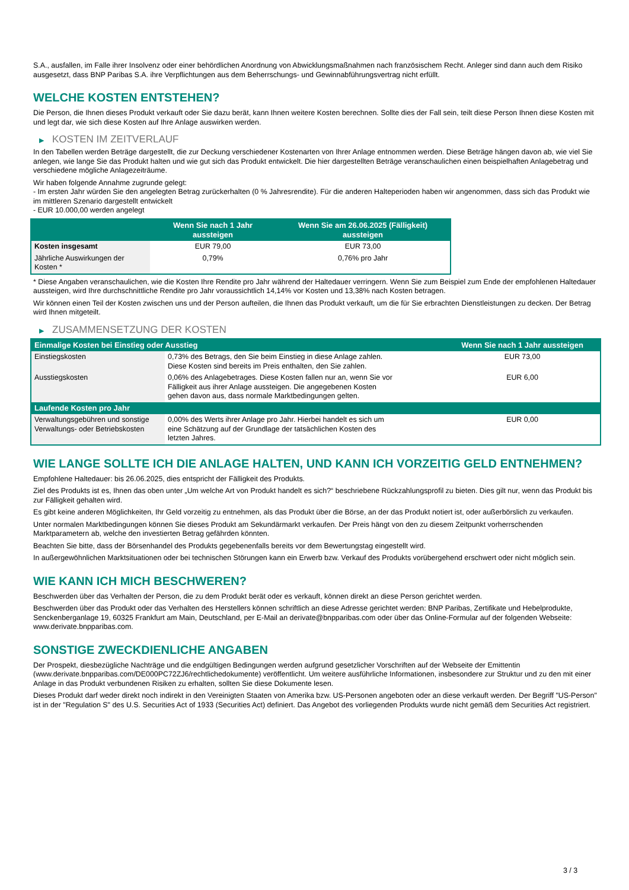S.A., ausfallen, im Falle ihrer Insolvenz oder einer behördlichen Anordnung von Abwicklungsmaßnahmen nach französischem Recht. Anleger sind dann auch dem Risiko ausgesetzt, dass BNP Paribas S.A. ihre Verpflichtungen aus dem Beherrschungs- und Gewinnabführungsvertrag nicht erfüllt.
WELCHE KOSTEN ENTSTEHEN?
Die Person, die Ihnen dieses Produkt verkauft oder Sie dazu berät, kann Ihnen weitere Kosten berechnen. Sollte dies der Fall sein, teilt diese Person Ihnen diese Kosten mit und legt dar, wie sich diese Kosten auf Ihre Anlage auswirken werden.
▶ KOSTEN IM ZEITVERLAUF
In den Tabellen werden Beträge dargestellt, die zur Deckung verschiedener Kostenarten von Ihrer Anlage entnommen werden. Diese Beträge hängen davon ab, wie viel Sie anlegen, wie lange Sie das Produkt halten und wie gut sich das Produkt entwickelt. Die hier dargestellten Beträge veranschaulichen einen beispielhaften Anlagebetrag und verschiedene mögliche Anlagezeiträume.
Wir haben folgende Annahme zugrunde gelegt:
- Im ersten Jahr würden Sie den angelegten Betrag zurückerhalten (0 % Jahresrendite). Für die anderen Halteperioden haben wir angenommen, dass sich das Produkt wie im mittleren Szenario dargestellt entwickelt
- EUR 10.000,00 werden angelegt
| | Wenn Sie nach 1 Jahr aussteigen | Wenn Sie am 26.06.2025 (Fälligkeit) aussteigen |
| --- | --- | --- |
| Kosten insgesamt | EUR 79,00 | EUR 73,00 |
| Jährliche Auswirkungen der Kosten * | 0,79% | 0,76% pro Jahr |
* Diese Angaben veranschaulichen, wie die Kosten Ihre Rendite pro Jahr während der Haltedauer verringern. Wenn Sie zum Beispiel zum Ende der empfohlenen Haltedauer aussteigen, wird Ihre durchschnittliche Rendite pro Jahr voraussichtlich 14,14% vor Kosten und 13,38% nach Kosten betragen.
Wir können einen Teil der Kosten zwischen uns und der Person aufteilen, die Ihnen das Produkt verkauft, um die für Sie erbrachten Dienstleistungen zu decken. Der Betrag wird Ihnen mitgeteilt.
▶ ZUSAMMENSETZUNG DER KOSTEN
| Einmalige Kosten bei Einstieg oder Ausstieg | | Wenn Sie nach 1 Jahr aussteigen |
| --- | --- | --- |
| Einstiegskosten | 0,73% des Betrags, den Sie beim Einstieg in diese Anlage zahlen. Diese Kosten sind bereits im Preis enthalten, den Sie zahlen. | EUR 73,00 |
| Ausstiegskosten | 0,06% des Anlagebetrages. Diese Kosten fallen nur an, wenn Sie vor Fälligkeit aus ihrer Anlage aussteigen. Die angegebenen Kosten gehen davon aus, dass normale Marktbedingungen gelten. | EUR 6,00 |
| Laufende Kosten pro Jahr | | |
| Verwaltungsgebühren und sonstige Verwaltungs- oder Betriebskosten | 0,00% des Werts ihrer Anlage pro Jahr. Hierbei handelt es sich um eine Schätzung auf der Grundlage der tatsächlichen Kosten des letzten Jahres. | EUR 0,00 |
WIE LANGE SOLLTE ICH DIE ANLAGE HALTEN, UND KANN ICH VORZEITIG GELD ENTNEHMEN?
Empfohlene Haltedauer: bis 26.06.2025, dies entspricht der Fälligkeit des Produkts.
Ziel des Produkts ist es, Ihnen das oben unter „Um welche Art von Produkt handelt es sich?“ beschriebene Rückzahlungsprofil zu bieten. Dies gilt nur, wenn das Produkt bis zur Fälligkeit gehalten wird.
Es gibt keine anderen Möglichkeiten, Ihr Geld vorzeitig zu entnehmen, als das Produkt über die Börse, an der das Produkt notiert ist, oder außerbörslich zu verkaufen.
Unter normalen Marktbedingungen können Sie dieses Produkt am Sekundärmarkt verkaufen. Der Preis hängt von den zu diesem Zeitpunkt vorherrschenden Marktparametern ab, welche den investierten Betrag gefährden könnten.
Beachten Sie bitte, dass der Börsenhandel des Produkts gegebenenfalls bereits vor dem Bewertungstag eingestellt wird.
In außergewöhnlichen Marktsituationen oder bei technischen Störungen kann ein Erwerb bzw. Verkauf des Produkts vorübergehend erschwert oder nicht möglich sein.
WIE KANN ICH MICH BESCHWEREN?
Beschwerden über das Verhalten der Person, die zu dem Produkt berät oder es verkauft, können direkt an diese Person gerichtet werden.
Beschwerden über das Produkt oder das Verhalten des Herstellers können schriftlich an diese Adresse gerichtet werden: BNP Paribas, Zertifikate und Hebelprodukte, Senckenberganlage 19, 60325 Frankfurt am Main, Deutschland, per E-Mail an derivate@bnpparibas.com oder über das Online-Formular auf der folgenden Webseite: www.derivate.bnpparibas.com.
SONSTIGE ZWECKDIENLICHE ANGABEN
Der Prospekt, diesbezügliche Nachträge und die endgültigen Bedingungen werden aufgrund gesetzlicher Vorschriften auf der Webseite der Emittentin (www.derivate.bnpparibas.com/DE000PC72ZJ6/rechtlichedokumente) veröffentlicht. Um weitere ausführliche Informationen, insbesondere zur Struktur und zu den mit einer Anlage in das Produkt verbundenen Risiken zu erhalten, sollten Sie diese Dokumente lesen.
Dieses Produkt darf weder direkt noch indirekt in den Vereinigten Staaten von Amerika bzw. US-Personen angeboten oder an diese verkauft werden. Der Begriff "US-Person" ist in der "Regulation S" des U.S. Securities Act of 1933 (Securities Act) definiert. Das Angebot des vorliegenden Produkts wurde nicht gemäß dem Securities Act registriert.
3 / 3